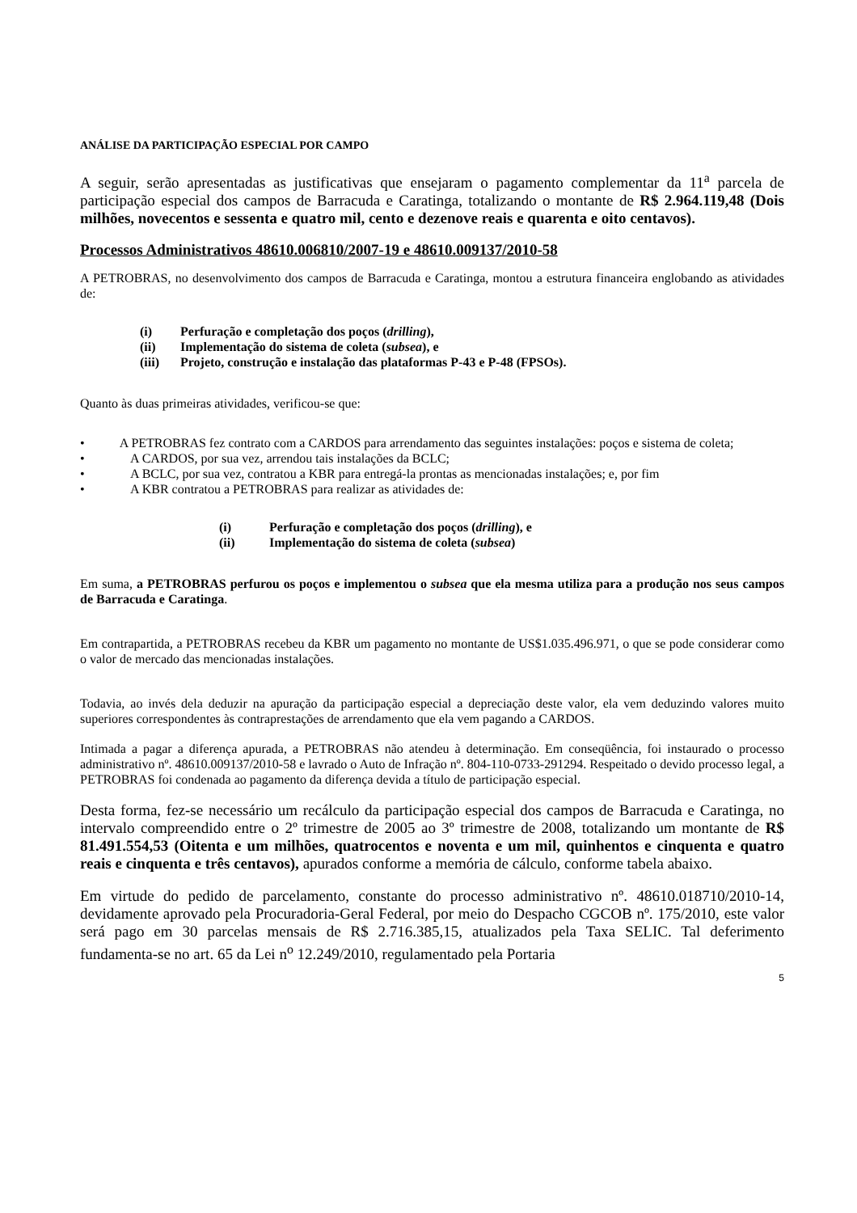ANÁLISE DA PARTICIPAÇÃO ESPECIAL POR CAMPO
A seguir, serão apresentadas as justificativas que ensejaram o pagamento complementar da 11<sup>a</sup> parcela de participação especial dos campos de Barracuda e Caratinga, totalizando o montante de R$ 2.964.119,48 (Dois milhões, novecentos e sessenta e quatro mil, cento e dezenove reais e quarenta e oito centavos).
Processos Administrativos 48610.006810/2007-19 e 48610.009137/2010-58
A PETROBRAS, no desenvolvimento dos campos de Barracuda e Caratinga, montou a estrutura financeira englobando as atividades de:
(i) Perfuração e completação dos poços (drilling),
(ii) Implementação do sistema de coleta (subsea), e
(iii) Projeto, construção e instalação das plataformas P-43 e P-48 (FPSOs).
Quanto às duas primeiras atividades, verificou-se que:
• A PETROBRAS fez contrato com a CARDOS para arrendamento das seguintes instalações: poços e sistema de coleta;
• A CARDOS, por sua vez, arrendou tais instalações da BCLC;
• A BCLC, por sua vez, contratou a KBR para entregá-la prontas as mencionadas instalações; e, por fim
• A KBR contratou a PETROBRAS para realizar as atividades de:
(i) Perfuração e completação dos poços (drilling), e
(ii) Implementação do sistema de coleta (subsea)
Em suma, a PETROBRAS perfurou os poços e implementou o subsea que ela mesma utiliza para a produção nos seus campos de Barracuda e Caratinga.
Em contrapartida, a PETROBRAS recebeu da KBR um pagamento no montante de US$1.035.496.971, o que se pode considerar como o valor de mercado das mencionadas instalações.
Todavia, ao invés dela deduzir na apuração da participação especial a depreciação deste valor, ela vem deduzindo valores muito superiores correspondentes às contraprestações de arrendamento que ela vem pagando a CARDOS.
Intimada a pagar a diferença apurada, a PETROBRAS não atendeu à determinação. Em conseqüência, foi instaurado o processo administrativo nº. 48610.009137/2010-58 e lavrado o Auto de Infração nº. 804-110-0733-291294. Respeitado o devido processo legal, a PETROBRAS foi condenada ao pagamento da diferença devida a título de participação especial.
Desta forma, fez-se necessário um recálculo da participação especial dos campos de Barracuda e Caratinga, no intervalo compreendido entre o 2º trimestre de 2005 ao 3º trimestre de 2008, totalizando um montante de R$ 81.491.554,53 (Oitenta e um milhões, quatrocentos e noventa e um mil, quinhentos e cinquenta e quatro reais e cinquenta e três centavos), apurados conforme a memória de cálculo, conforme tabela abaixo.
Em virtude do pedido de parcelamento, constante do processo administrativo nº. 48610.018710/2010-14, devidamente aprovado pela Procuradoria-Geral Federal, por meio do Despacho CGCOB nº. 175/2010, este valor será pago em 30 parcelas mensais de R$ 2.716.385,15, atualizados pela Taxa SELIC. Tal deferimento fundamenta-se no art. 65 da Lei n<sup>o</sup> 12.249/2010, regulamentado pela Portaria
5